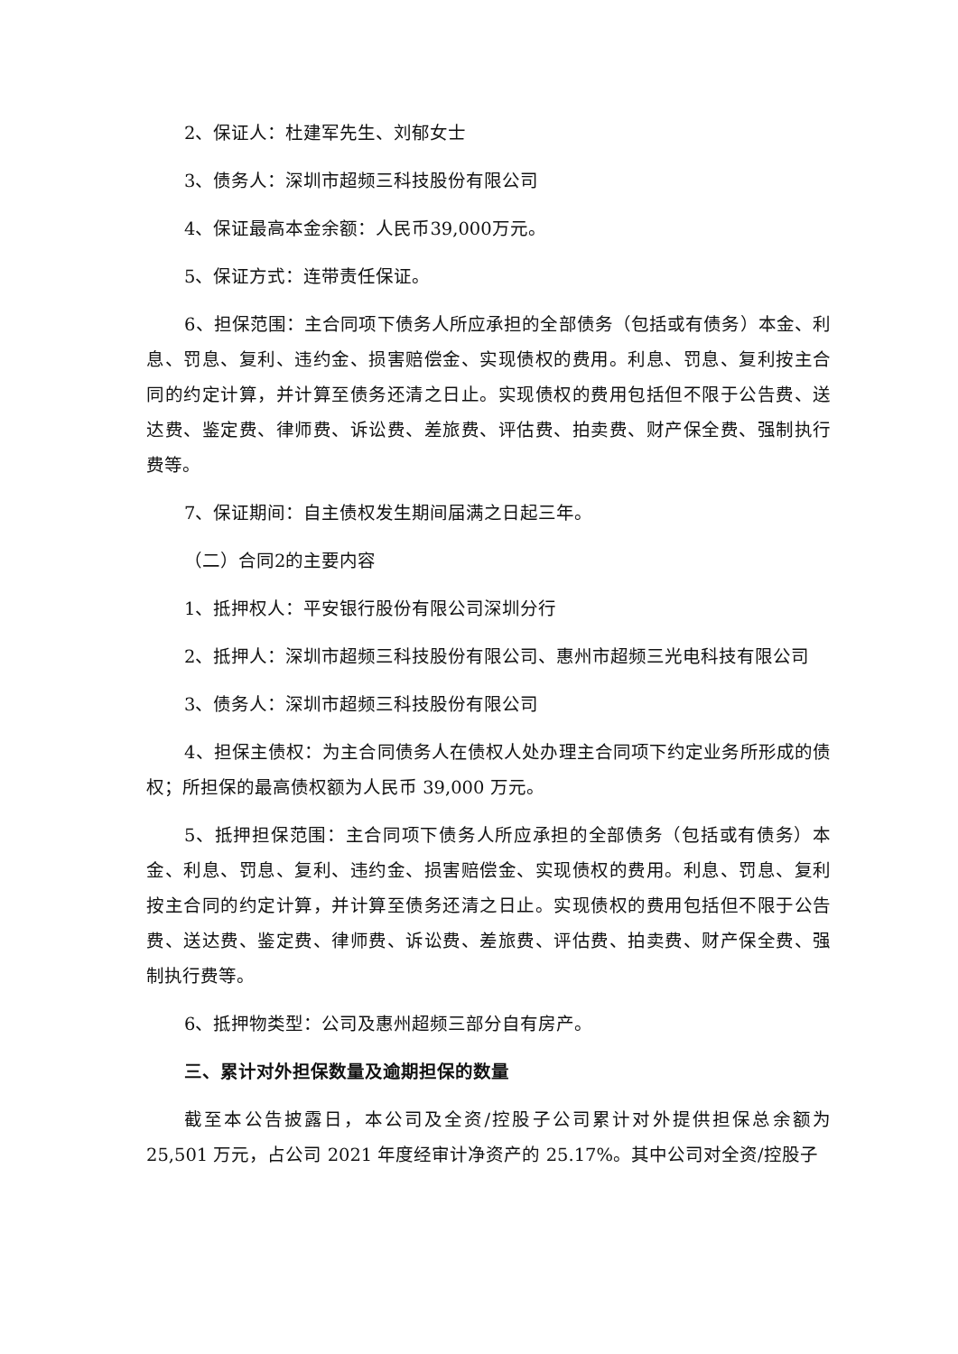2、保证人：杜建军先生、刘郁女士
3、债务人：深圳市超频三科技股份有限公司
4、保证最高本金余额：人民币39,000万元。
5、保证方式：连带责任保证。
6、担保范围：主合同项下债务人所应承担的全部债务（包括或有债务）本金、利息、罚息、复利、违约金、损害赔偿金、实现债权的费用。利息、罚息、复利按主合同的约定计算，并计算至债务还清之日止。实现债权的费用包括但不限于公告费、送达费、鉴定费、律师费、诉讼费、差旅费、评估费、拍卖费、财产保全费、强制执行费等。
7、保证期间：自主债权发生期间届满之日起三年。
（二）合同2的主要内容
1、抵押权人：平安银行股份有限公司深圳分行
2、抵押人：深圳市超频三科技股份有限公司、惠州市超频三光电科技有限公司
3、债务人：深圳市超频三科技股份有限公司
4、担保主债权：为主合同债务人在债权人处办理主合同项下约定业务所形成的债权；所担保的最高债权额为人民币 39,000 万元。
5、抵押担保范围：主合同项下债务人所应承担的全部债务（包括或有债务）本金、利息、罚息、复利、违约金、损害赔偿金、实现债权的费用。利息、罚息、复利按主合同的约定计算，并计算至债务还清之日止。实现债权的费用包括但不限于公告费、送达费、鉴定费、律师费、诉讼费、差旅费、评估费、拍卖费、财产保全费、强制执行费等。
6、抵押物类型：公司及惠州超频三部分自有房产。
三、累计对外担保数量及逾期担保的数量
截至本公告披露日，本公司及全资/控股子公司累计对外提供担保总余额为 25,501 万元，占公司 2021 年度经审计净资产的 25.17%。其中公司对全资/控股子